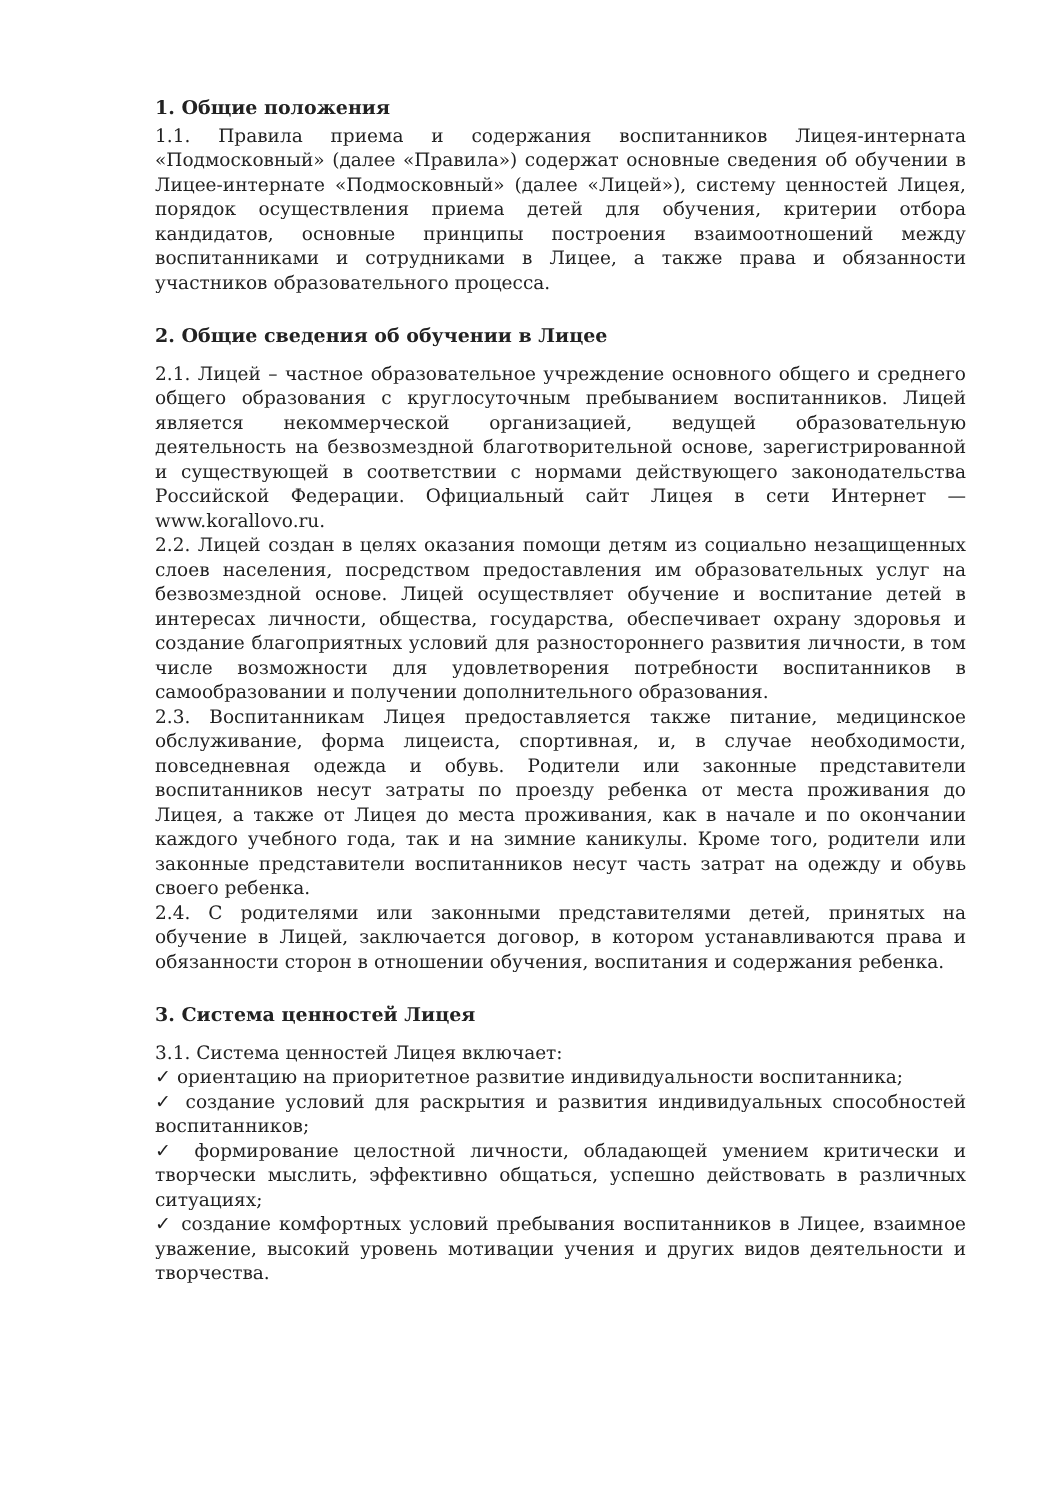1. Общие положения
1.1. Правила приема и содержания воспитанников Лицея-интерната «Подмосковный» (далее «Правила») содержат основные сведения об обучении в Лицее-интернате «Подмосковный» (далее «Лицей»), систему ценностей Лицея, порядок осуществления приема детей для обучения, критерии отбора кандидатов, основные принципы построения взаимоотношений между воспитанниками и сотрудниками в Лицее, а также права и обязанности участников образовательного процесса.
2. Общие сведения об обучении в Лицее
2.1. Лицей – частное образовательное учреждение основного общего и среднего общего образования с круглосуточным пребыванием воспитанников. Лицей является некоммерческой организацией, ведущей образовательную деятельность на безвозмездной благотворительной основе, зарегистрированной и существующей в соответствии с нормами действующего законодательства Российской Федерации. Официальный сайт Лицея в сети Интернет — www.korallovo.ru.
2.2. Лицей создан в целях оказания помощи детям из социально незащищенных слоев населения, посредством предоставления им образовательных услуг на безвозмездной основе. Лицей осуществляет обучение и воспитание детей в интересах личности, общества, государства, обеспечивает охрану здоровья и создание благоприятных условий для разностороннего развития личности, в том числе возможности для удовлетворения потребности воспитанников в самообразовании и получении дополнительного образования.
2.3. Воспитанникам Лицея предоставляется также питание, медицинское обслуживание, форма лицеиста, спортивная, и, в случае необходимости, повседневная одежда и обувь. Родители или законные представители воспитанников несут затраты по проезду ребенка от места проживания до Лицея, а также от Лицея до места проживания, как в начале и по окончании каждого учебного года, так и на зимние каникулы. Кроме того, родители или законные представители воспитанников несут часть затрат на одежду и обувь своего ребенка.
2.4. С родителями или законными представителями детей, принятых на обучение в Лицей, заключается договор, в котором устанавливаются права и обязанности сторон в отношении обучения, воспитания и содержания ребенка.
3. Система ценностей Лицея
3.1. Система ценностей Лицея включает:
✓ ориентацию на приоритетное развитие индивидуальности воспитанника;
✓ создание условий для раскрытия и развития индивидуальных способностей воспитанников;
✓ формирование целостной личности, обладающей умением критически и творчески мыслить, эффективно общаться, успешно действовать в различных ситуациях;
✓ создание комфортных условий пребывания воспитанников в Лицее, взаимное уважение, высокий уровень мотивации учения и других видов деятельности и творчества.